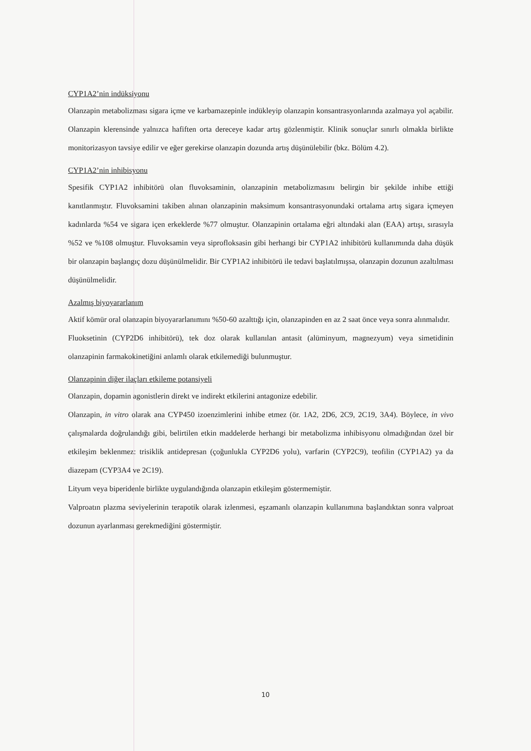CYP1A2’nin indüksiyonu
Olanzapin metabolizması sigara içme ve karbamazepinle indükleyip olanzapin konsantrasyonlarında azalmaya yol açabilir. Olanzapin klerensinde yalnızca hafiften orta dereceye kadar artış gözlenmiştir. Klinik sonuçlar sınırlı olmakla birlikte monitorizasyon tavsiye edilir ve eğer gerekirse olanzapin dozunda artış düşünülebilir (bkz. Bölüm 4.2).
CYP1A2’nin inhibisyonu
Spesifik CYP1A2 inhibitörü olan fluvoksaminin, olanzapinin metabolizmasını belirgin bir şekilde inhibe ettiği kanıtlanmıştır. Fluvoksamini takiben alınan olanzapinin maksimum konsantrasyonundaki ortalama artış sigara içmeyen kadınlarda %54 ve sigara içen erkeklerde %77 olmuştur. Olanzapinin ortalama eğri altındaki alan (EAA) artışı, sırasıyla %52 ve %108 olmuştur. Fluvoksamin veya siprofloksasin gibi herhangi bir CYP1A2 inhibitörü kullanımında daha düşük bir olanzapin başlangıç dozu düşünülmelidir. Bir CYP1A2 inhibitörü ile tedavi başlatılmışsa, olanzapin dozunun azaltılması düşünülmelidir.
Azalmış biyoyararlanım
Aktif kömür oral olanzapin biyoyararlanımını %50-60 azalttığı için, olanzapinden en az 2 saat önce veya sonra alınmalıdır.
Fluoksetinin (CYP2D6 inhibitörü), tek doz olarak kullanılan antasit (alüminyum, magnezyum) veya simetidinin olanzapinin farmakokinetiğini anlamlı olarak etkilemediği bulunmuştur.
Olanzapinin diğer ilaçları etkileme potansiyeli
Olanzapin, dopamin agonistlerin direkt ve indirekt etkilerini antagonize edebilir.
Olanzapin, in vitro olarak ana CYP450 izoenzimlerini inhibe etmez (ör. 1A2, 2D6, 2C9, 2C19, 3A4). Böylece, in vivo çalışmalarda doğrulandığı gibi, belirtilen etkin maddelerde herhangi bir metabolizma inhibisyonu olmadığından özel bir etkileşim beklenmez: trisiklik antidepresan (çoğunlukla CYP2D6 yolu), varfarin (CYP2C9), teofilin (CYP1A2) ya da diazepam (CYP3A4 ve 2C19).
Lityum veya biperidenle birlikte uygulandığında olanzapin etkileşim göstermemiştir.
Valproatın plazma seviyelerinin terapotik olarak izlenmesi, eşzamanlı olanzapin kullanımına başlandıktan sonra valproat dozunun ayarlanması gerekmediğini göstermiştir.
10